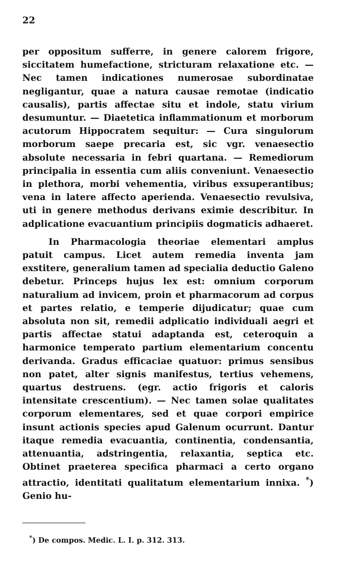22
per oppositum sufferre, in genere calorem frigore, siccitatem humefactione, stricturam relaxatione etc. — Nec tamen indicationes numerosae subordinatae negligantur, quae a natura causae remotae (indicatio causalis), partis affectae situ et indole, statu virium desumuntur. — Diaetetica inflammationum et morborum acutorum Hippocratem sequitur: — Cura singulorum morborum saepe precaria est, sic vgr. venaesectio absolute necessaria in febri quartana. — Remediorum principalia in essentia cum aliis conveniunt. Venaesectio in plethora, morbi vehementia, viribus exsuperantibus; vena in latere affecto aperienda. Venaesectio revulsiva, uti in genere methodus derivans eximie describitur. In adplicatione evacuantium principiis dogmaticis adhaeret.
In Pharmacologia theoriae elementari amplus patuit campus. Licet autem remedia inventa jam exstitere, generalium tamen ad specialia deductio Galeno debetur. Princeps hujus lex est: omnium corporum naturalium ad invicem, proin et pharmacorum ad corpus et partes relatio, e temperie dijudicatur; quae cum absoluta non sit, remedii adplicatio individuali aegri et partis affectae statui adaptanda est, ceteroquin a harmonice temperato partium elementarium concentu derivanda. Gradus efficaciae quatuor: primus sensibus non patet, alter signis manifestus, tertius vehemens, quartus destruens. (egr. actio frigoris et caloris intensitate crescentium). — Nec tamen solae qualitates corporum elementares, sed et quae corpori empirice insunt actionis species apud Galenum ocurrunt. Dantur itaque remedia evacuantia, continentia, condensantia, attenuantia, adstringentia, relaxantia, septica etc. Obtinet praeterea specifica pharmaci a certo organo attractio, identitati qualitatum elementarium innixa. <sup>*</sup>) Genio hu-
<sup>*</sup>) De compos. Medic. L. I. p. 312. 313.